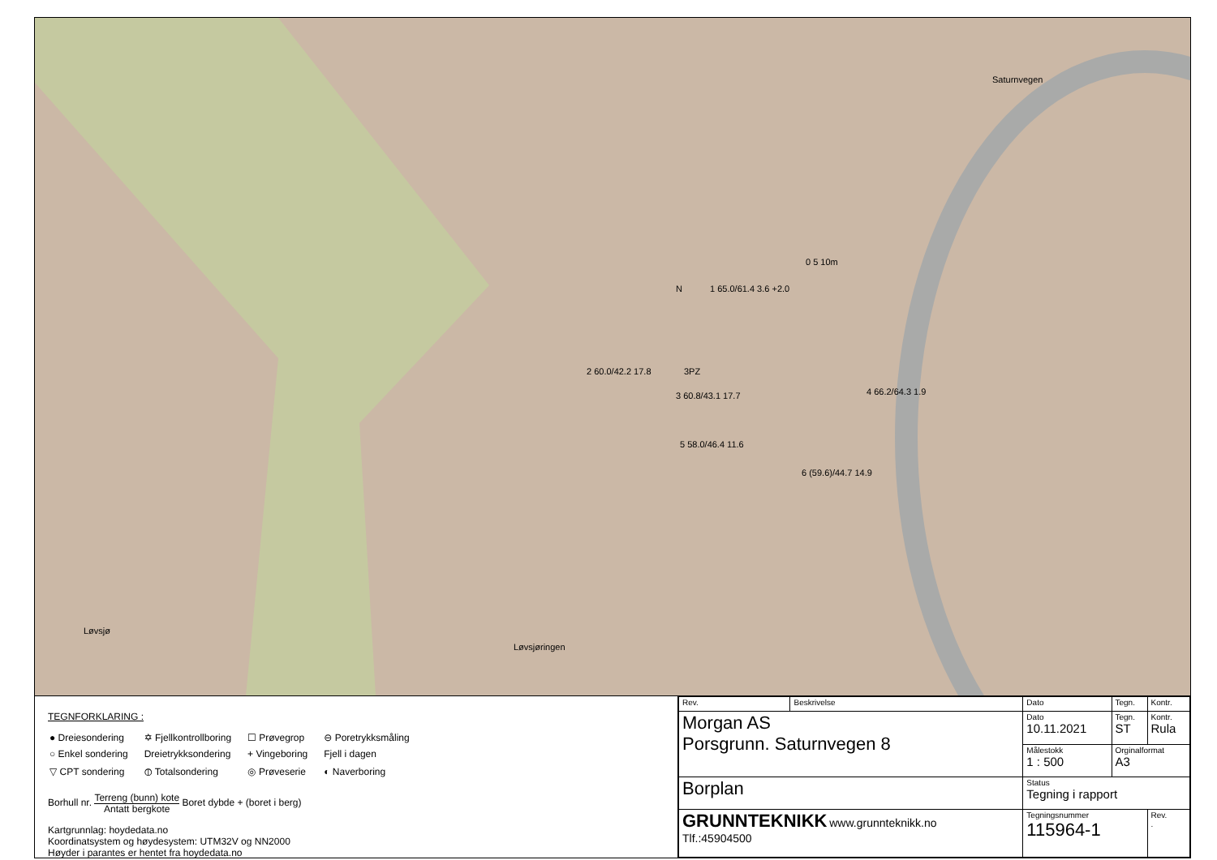N
0 5 10m
1 65.0/61.4 3.6 +2.0
2 60.0/42.2 17.8 3PZ
3 60.8/43.1 17.7 4 66.2/64.3 1.9
5 58.0/46.4 11.6
6 (59.6)/44.7 14.9
Løvsjø
Løvsjøringen
Saturnvegen
TEGNFORKLARING :
| ● Dreiesondering | ✡ Fjellkontrollboring | ☐ Prøvegrop | ⊖ Poretrykksmåling |
| ○ Enkel sondering | Dreietrykksondering | + Vingeboring | Fjell i dagen |
| ▽ CPT sondering | ⦶ Totalsondering | ◎ Prøveserie | ◐ Naverboring |
Borhull nr. Terreng (bunn) kote
Antatt bergkote Boret dybde + (boret i berg)
Kartgrunnlag: hoydedata.no
Koordinatsystem og høydesystem: UTM32V og NN2000
Høyder i parantes er hentet fra hoydedata.no
| Rev. | Beskrivelse | Dato | Tegn. | Kontr. |
| Morgan AS Porsgrunn. Saturnvegen 8 | | Dato 10.11.2021 | Tegn. ST | Kontr. Rula |
| | | Målestokk 1 : 500 | Orginalformat A3 | |
| Borplan | | Status Tegning i rapport | | |
| GRUNNTEKNIKK www.grunnteknikk.no Tlf.:45904500 | | Tegningsnummer 115964-1 | | Rev. . |